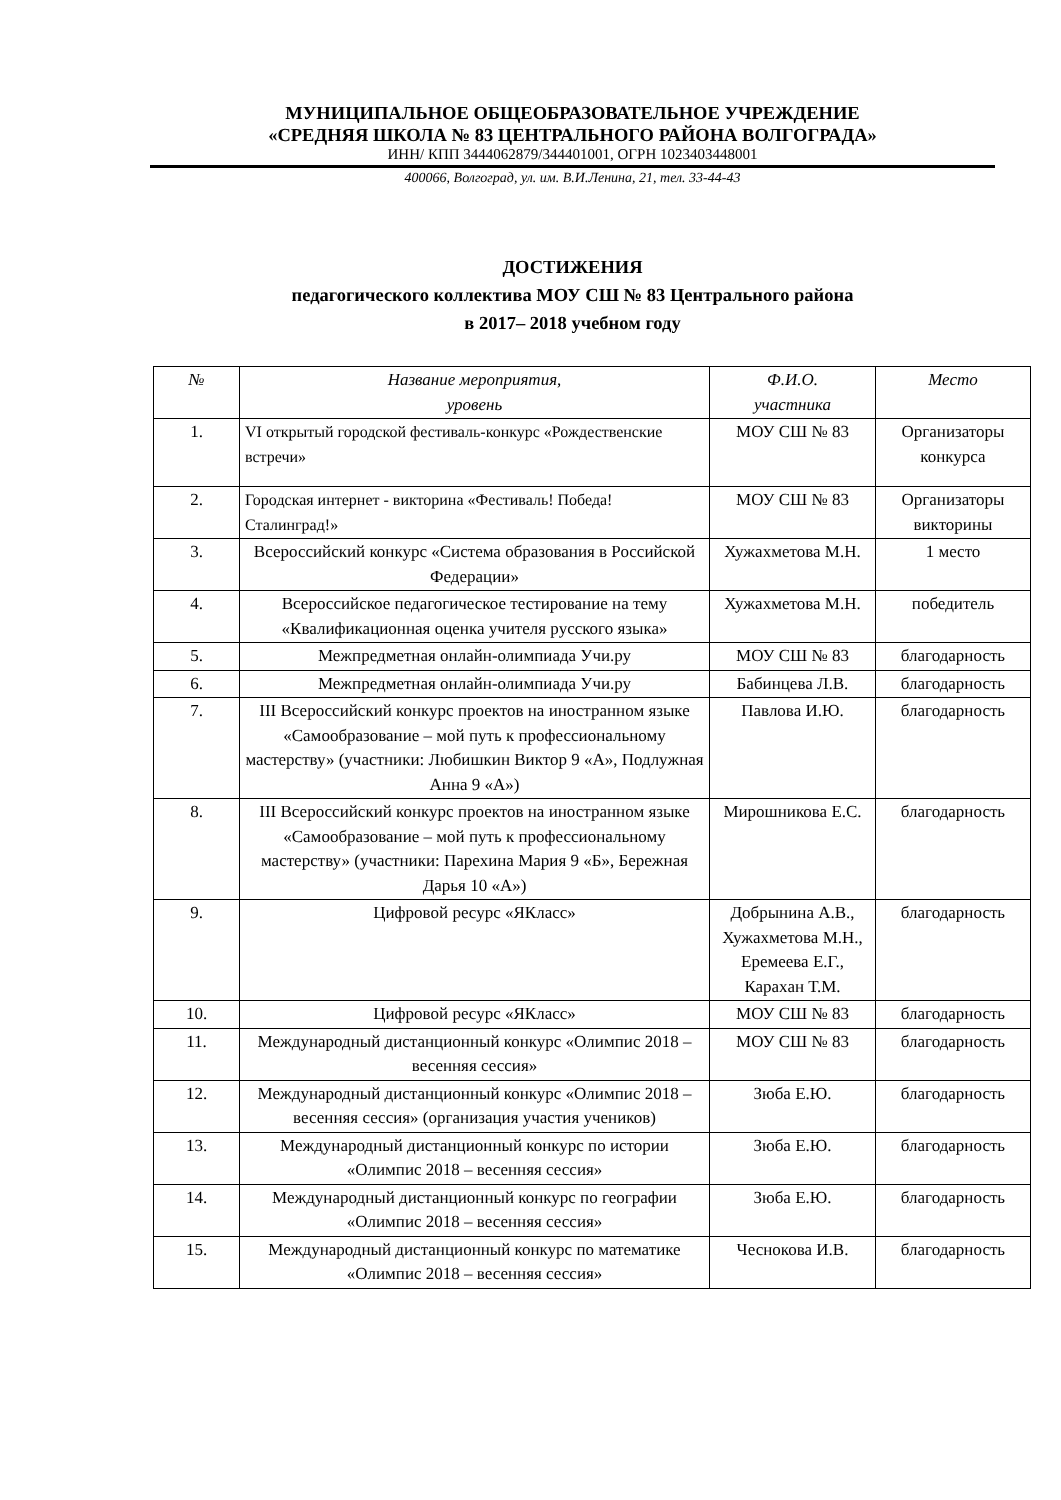МУНИЦИПАЛЬНОЕ ОБЩЕОБРАЗОВАТЕЛЬНОЕ УЧРЕЖДЕНИЕ
«СРЕДНЯЯ ШКОЛА № 83 ЦЕНТРАЛЬНОГО РАЙОНА ВОЛГОГРАДА»
ИНН/ КПП 3444062879/344401001, ОГРН 1023403448001
400066, Волгоград, ул. им. В.И.Ленина, 21, тел. 33-44-43
ДОСТИЖЕНИЯ
педагогического коллектива МОУ СШ № 83 Центрального района
в 2017– 2018 учебном году
| № | Название мероприятия, уровень | Ф.И.О. участника | Место |
| --- | --- | --- | --- |
| 1. | VI открытый городской фестиваль-конкурс «Рождественские встречи» | МОУ СШ № 83 | Организаторы конкурса |
| 2. | Городская интернет - викторина «Фестиваль! Победа! Сталинград!» | МОУ СШ № 83 | Организаторы викторины |
| 3. | Всероссийский конкурс «Система образования в Российской Федерации» | Хужахметова М.Н. | 1 место |
| 4. | Всероссийское педагогическое тестирование на тему «Квалификационная оценка учителя русского языка» | Хужахметова М.Н. | победитель |
| 5. | Межпредметная онлайн-олимпиада Учи.ру | МОУ СШ № 83 | благодарность |
| 6. | Межпредметная онлайн-олимпиада Учи.ру | Бабинцева Л.В. | благодарность |
| 7. | III Всероссийский конкурс проектов на иностранном языке «Самообразование – мой путь к профессиональному мастерству» (участники: Любишкин Виктор 9 «А», Подлужная Анна 9 «А») | Павлова И.Ю. | благодарность |
| 8. | III Всероссийский конкурс проектов на иностранном языке «Самообразование – мой путь к профессиональному мастерству» (участники: Парехина Мария 9 «Б», Бережная Дарья 10 «А») | Мирошникова Е.С. | благодарность |
| 9. | Цифровой ресурс «ЯКласс» | Добрынина А.В., Хужахметова М.Н., Еремеева Е.Г., Карахан Т.М. | благодарность |
| 10. | Цифровой ресурс «ЯКласс» | МОУ СШ № 83 | благодарность |
| 11. | Международный дистанционный конкурс «Олимпис 2018 – весенняя сессия» | МОУ СШ № 83 | благодарность |
| 12. | Международный дистанционный конкурс «Олимпис 2018 – весенняя сессия» (организация участия учеников) | Зюба Е.Ю. | благодарность |
| 13. | Международный дистанционный конкурс по истории «Олимпис 2018 – весенняя сессия» | Зюба Е.Ю. | благодарность |
| 14. | Международный дистанционный конкурс по географии «Олимпис 2018 – весенняя сессия» | Зюба Е.Ю. | благодарность |
| 15. | Международный дистанционный конкурс по математике «Олимпис 2018 – весенняя сессия» | Чеснокова И.В. | благодарность |